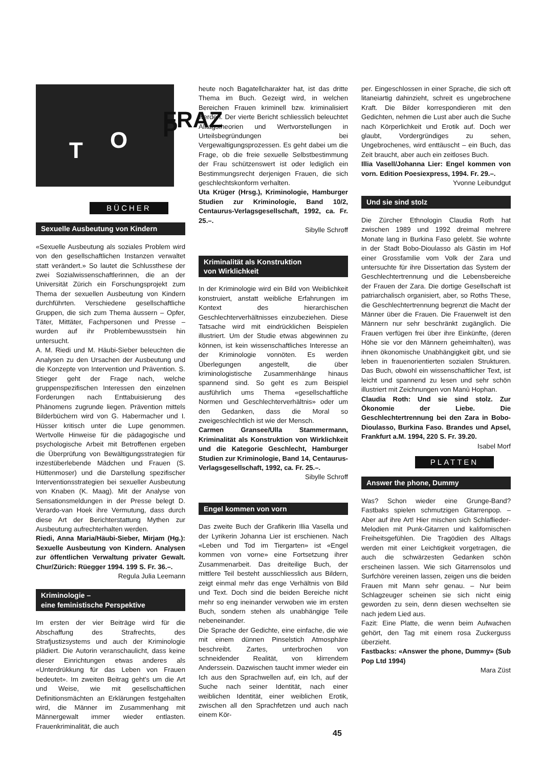T O
FRAZ P
BÜCHER
Sexuelle Ausbeutung von Kindern
«Sexuelle Ausbeutung als soziales Problem wird von den gesellschaftlichen Instanzen verwaltet statt verändert.» So lautet die Schlussthese der zwei Sozialwissenschaftlerinnen, die an der Universität Zürich ein Forschungsprojekt zum Thema der sexuellen Ausbeutung von Kindern durchführten. Verschiedene gesellschaftliche Gruppen, die sich zum Thema äussern – Opfer, Täter, Mittäter, Fachpersonen und Presse – wurden auf ihr Problembewusstsein hin untersucht.
A. M. Riedi und M. Häubi-Sieber beleuchten die Analysen zu den Ursachen der Ausbeutung und die Konzepte von Intervention und Prävention. S. Stieger geht der Frage nach, welche gruppenspezifischen Interessen den einzelnen Forderungen nach Enttabuisierung des Phänomens zugrunde liegen. Prävention mittels Bilderbüchern wird von G. Habermacher und I. Hüsser kritisch unter die Lupe genommen. Wertvolle Hinweise für die pädagogische und psychologische Arbeit mit Betroffenen ergeben die Überprüfung von Bewältigungsstrategien für inzestüberlebende Mädchen und Frauen (S. Hüttenmoser) und die Darstellung spezifischer Interventionsstrategien bei sexueller Ausbeutung von Knaben (K. Maag). Mit der Analyse von Sensationsmeldungen in der Presse belegt D. Verardo-van Hoek ihre Vermutung, dass durch diese Art der Berichterstattung Mythen zur Ausbeutung aufrechterhalten werden.
Riedi, Anna Maria/Häubi-Sieber, Mirjam (Hg.): Sexuelle Ausbeutung von Kindern. Analysen zur öffentlichen Verwaltung privater Gewalt. Chur/Zürich: Rüegger 1994. 199 S. Fr. 36.–.
Regula Julia Leemann
Kriminologie –
eine feministische Perspektive
Im ersten der vier Beiträge wird für die Abschaffung des Strafrechts, des Strafjustizsystems und auch der Kriminologie plädiert. Die Autorin veranschaulicht, dass keine dieser Einrichtungen etwas anderes als «Unterdrükkung für das Leben von Frauen bedeutet». Im zweiten Beitrag geht's um die Art und Weise, wie mit gesellschaftlichen Definitionsmächten an Erklärungen festgehalten wird, die Männer im Zusammenhang mit Männergewalt immer wieder entlasten. Frauenkriminalität, die auch
heute noch Bagatellcharakter hat, ist das dritte Thema im Buch. Gezeigt wird, in welchen Bereichen Frauen kriminell bzw. kriminalisiert werden. Der vierte Bericht schliesslich beleuchtet Alltagstheorien und Wertvorstellungen in Urteilsbegründungen bei Vergewaltigungsprozessen. Es geht dabei um die Frage, ob die freie sexuelle Selbstbestimmung der Frau schützenswert ist oder lediglich ein Bestimmungsrecht derjenigen Frauen, die sich geschlechtskonform verhalten.
Uta Krüger (Hrsg.), Kriminologie, Hamburger Studien zur Kriminologie, Band 10/2, Centaurus-Verlagsgesellschaft, 1992, ca. Fr. 25.–.
Sibylle Schroff
Kriminalität als Konstruktion
von Wirklichkeit
In der Kriminologie wird ein Bild von Weiblichkeit konstruiert, anstatt weibliche Erfahrungen im Kontext des hierarchischen Geschlechterverhältnisses einzubeziehen. Diese Tatsache wird mit eindrücklichen Beispielen illustriert. Um der Studie etwas abgewinnen zu können, ist kein wissenschaftliches Interesse an der Kriminologie vonnöten. Es werden Überlegungen angestellt, die über kriminologistische Zusammenhänge hinaus spannend sind. So geht es zum Beispiel ausführlich ums Thema «gesellschaftliche Normen und Geschlechterverhältnis» oder um den Gedanken, dass die Moral so zweigeschlechtlich ist wie der Mensch.
Carmen Gransee/Ulla Stammermann, Kriminalität als Konstruktion von Wirklichkeit und die Kategorie Geschlecht, Hamburger Studien zur Kriminologie, Band 14, Centaurus-Verlagsgesellschaft, 1992, ca. Fr. 25.–.
Sibylle Schroff
Engel kommen von vorn
Das zweite Buch der Grafikerin Illia Vasella und der Lyrikerin Johanna Lier ist erschienen. Nach «Leben und Tod im Tiergarten» ist «Engel kommen von vorne» eine Fortsetzung ihrer Zusammenarbeit. Das dreiteilige Buch, der mittlere Teil besteht ausschliesslich aus Bildern, zeigt einmal mehr das enge Verhältnis von Bild und Text. Doch sind die beiden Bereiche nicht mehr so eng ineinander verwoben wie im ersten Buch, sondern stehen als unabhängige Teile nebeneinander.
Die Sprache der Gedichte, eine einfache, die wie mit einem dünnen Pinselstich Atmosphäre beschreibt. Zartes, unterbrochen von schneidender Realität, von klirrendem Anderssein. Dazwischen taucht immer wieder ein Ich aus den Sprachwellen auf, ein Ich, auf der Suche nach seiner Identität, nach einer weiblichen Identität, einer weiblichen Erotik, zwischen all den Sprachfetzen und auch nach einem Kör-
per. Eingeschlossen in einer Sprache, die sich oft litaneiartig dahinzieht, schreit es ungebrochene Kraft. Die Bilder korrespondieren mit den Gedichten, nehmen die Lust aber auch die Suche nach Körperlichkeit und Erotik auf. Doch wer glaubt, Vordergründiges zu sehen, Ungebrochenes, wird enttäuscht – ein Buch, das Zeit braucht, aber auch ein zeitloses Buch.
Illia Vasell/Johanna Lier: Engel kommen von vorn. Edition Poesiexpress, 1994. Fr. 29.–.
Yvonne Leibundgut
Und sie sind stolz
Die Zürcher Ethnologin Claudia Roth hat zwischen 1989 und 1992 dreimal mehrere Monate lang in Burkina Faso gelebt. Sie wohnte in der Stadt Bobo-Dioulasso als Gästin im Hof einer Grossfamilie vom Volk der Zara und untersuchte für ihre Dissertation das System der Geschlechtertrennung und die Lebensbereiche der Frauen der Zara. Die dortige Gesellschaft ist patriarchalisch organisiert, aber, so Roths These, die Geschlechtertrennung begrenzt die Macht der Männer über die Frauen. Die Frauenwelt ist den Männern nur sehr beschränkt zugänglich. Die Frauen verfügen frei über ihre Einkünfte, (deren Höhe sie vor den Männern geheimhalten), was ihnen ökonomische Unabhängigkeit gibt, und sie leben in frauenorientierten sozialen Strukturen. Das Buch, obwohl ein wissenschaftlicher Text, ist leicht und spannend zu lesen und sehr schön illustriert mit Zeichnungen von Manù Hophan.
Claudia Roth: Und sie sind stolz. Zur Ökonomie der Liebe. Die Geschlechtertrennung bei den Zara in Bobo-Dioulasso, Burkina Faso. Brandes und Apsel, Frankfurt a.M. 1994, 220 S. Fr. 39.20.
Isabel Morf
PLATTEN
Answer the phone, Dummy
Was? Schon wieder eine Grunge-Band? Fastbaks spielen schmutzigen Gitarrenpop. – Aber auf ihre Art! Hier mischen sich Schlaflieder-Melodien mit Punk-Gitarren und kalifornischen Freiheitsgefühlen. Die Tragödien des Alltags werden mit einer Leichtigkeit vorgetragen, die auch die schwärzesten Gedanken schön erscheinen lassen. Wie sich Gitarrensolos und Surfchöre vereinen lassen, zeigen uns die beiden Frauen mit Mann sehr genau. – Nur beim Schlagzeuger scheinen sie sich nicht einig geworden zu sein, denn diesen wechselten sie nach jedem Lied aus.
Fazit: Eine Platte, die wenn beim Aufwachen gehört, den Tag mit einem rosa Zuckerguss überzieht.
Fastbacks: «Answer the phone, Dummy» (Sub Pop Ltd 1994)
Mara Züst
45